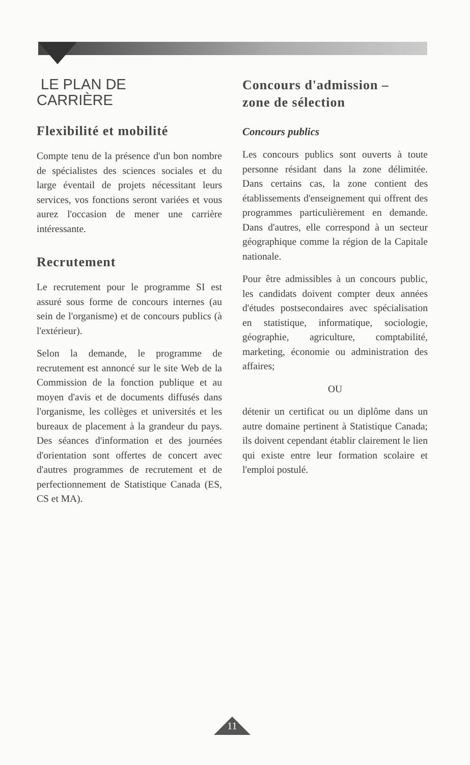LE PLAN DE
CARRIÈRE
Flexibilité et mobilité
Compte tenu de la présence d'un bon nombre de spécialistes des sciences sociales et du large éventail de projets nécessitant leurs services, vos fonctions seront variées et vous aurez l'occasion de mener une carrière intéressante.
Recrutement
Le recrutement pour le programme SI est assuré sous forme de concours internes (au sein de l'organisme) et de concours publics (à l'extérieur).
Selon la demande, le programme de recrutement est annoncé sur le site Web de la Commission de la fonction publique et au moyen d'avis et de documents diffusés dans l'organisme, les collèges et universités et les bureaux de placement à la grandeur du pays. Des séances d'information et des journées d'orientation sont offertes de concert avec d'autres programmes de recrutement et de perfectionnement de Statistique Canada (ES, CS et MA).
Concours d'admission –
zone de sélection
Concours publics
Les concours publics sont ouverts à toute personne résidant dans la zone délimitée. Dans certains cas, la zone contient des établissements d'enseignement qui offrent des programmes particulièrement en demande. Dans d'autres, elle correspond à un secteur géographique comme la région de la Capitale nationale.
Pour être admissibles à un concours public, les candidats doivent compter deux années d'études postsecondaires avec spécialisation en statistique, informatique, sociologie, géographie, agriculture, comptabilité, marketing, économie ou administration des affaires;
OU
détenir un certificat ou un diplôme dans un autre domaine pertinent à Statistique Canada; ils doivent cependant établir clairement le lien qui existe entre leur formation scolaire et l'emploi postulé.
11